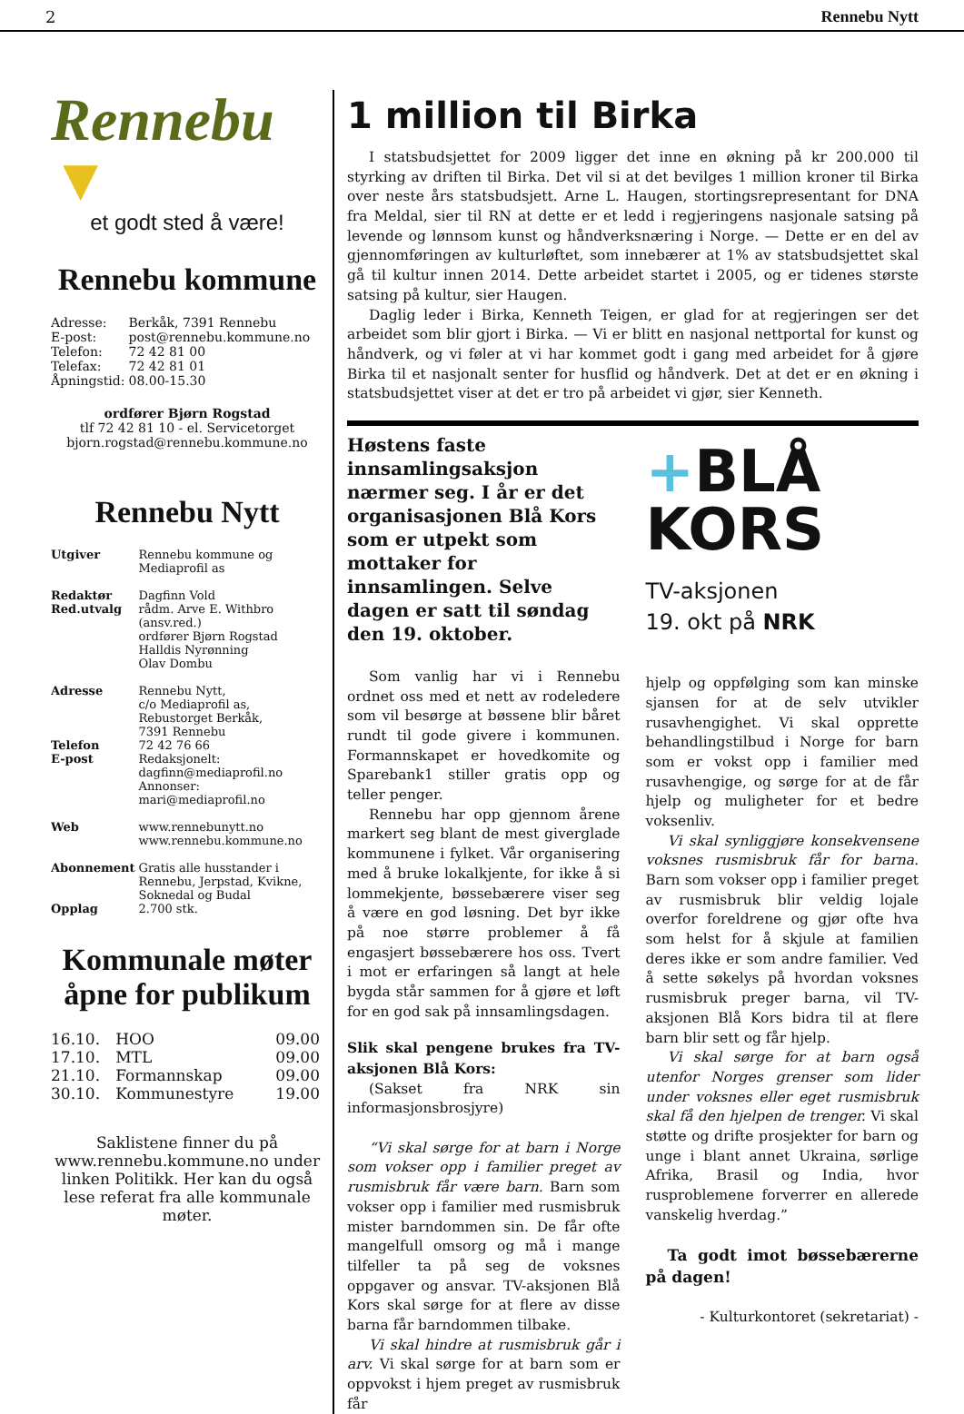2 Rennebu Nytt
Rennebu ▼
et godt sted å være!
Rennebu kommune
| Adresse: | Berkåk, 7391 Rennebu |
| E-post: | post@rennebu.kommune.no |
| Telefon: | 72 42 81 00 |
| Telefax: | 72 42 81 01 |
| Åpningstid: | 08.00-15.30 |
ordfører Bjørn Rogstad
tlf 72 42 81 10 - el. Servicetorget
bjorn.rogstad@rennebu.kommune.no
Rennebu Nytt
| Utgiver | Rennebu kommune og Mediaprofil as |
| Redaktør | Dagfinn Vold |
| Red.utvalg | rådm. Arve E. Withbro (ansv.red.) ordfører Bjørn Rogstad Halldis Nyrønning Olav Dombu |
| Adresse | Rennebu Nytt, c/o Mediaprofil as, Rebustorget Berkåk, 7391 Rennebu |
| Telefon | 72 42 76 66 |
| E-post | Redaksjonelt: dagfinn@mediaprofil.no Annonser: mari@mediaprofil.no |
| Web | www.rennebunytt.no www.rennebu.kommune.no |
| Abonnement | Gratis alle husstander i Rennebu, Jerpstad, Kvikne, Soknedal og Budal |
| Opplag | 2.700 stk. |
Kommunale møter åpne for publikum
| 16.10. | HOO | 09.00 |
| 17.10. | MTL | 09.00 |
| 21.10. | Formannskap | 09.00 |
| 30.10. | Kommunestyre | 19.00 |
Saklistene finner du på www.rennebu.kommune.no under linken Politikk. Her kan du også lese referat fra alle kommunale møter.
1 million til Birka
I statsbudsjettet for 2009 ligger det inne en økning på kr 200.000 til styrking av driften til Birka. Det vil si at det bevilges 1 million kroner til Birka over neste års statsbudsjett. Arne L. Haugen, stortingsrepresentant for DNA fra Meldal, sier til RN at dette er et ledd i regjeringens nasjonale satsing på levende og lønnsom kunst og håndverksnæring i Norge. — Dette er en del av gjennomføringen av kulturløftet, som innebærer at 1% av statsbudsjettet skal gå til kultur innen 2014. Dette arbeidet startet i 2005, og er tidenes største satsing på kultur, sier Haugen.
Daglig leder i Birka, Kenneth Teigen, er glad for at regjeringen ser det arbeidet som blir gjort i Birka. — Vi er blitt en nasjonal nettportal for kunst og håndverk, og vi føler at vi har kommet godt i gang med arbeidet for å gjøre Birka til et nasjonalt senter for husflid og håndverk. Det at det er en økning i statsbudsjettet viser at det er tro på arbeidet vi gjør, sier Kenneth.
Høstens faste innsamlingsaksjon nærmer seg. I år er det organisasjonen Blå Kors som er utpekt som mottaker for innsamlingen. Selve dagen er satt til søndag den 19. oktober.
Som vanlig har vi i Rennebu ordnet oss med et nett av rodeledere som vil besørge at bøssene blir båret rundt til gode givere i kommunen. Formannskapet er hovedkomite og Sparebank1 stiller gratis opp og teller penger.
Rennebu har opp gjennom årene markert seg blant de mest giverglade kommunene i fylket. Vår organisering med å bruke lokalkjente, for ikke å si lommekjente, bøssebærere viser seg å være en god løsning. Det byr ikke på noe større problemer å få engasjert bøssebærere hos oss. Tvert i mot er erfaringen så langt at hele bygda står sammen for å gjøre et løft for en god sak på innsamlingsdagen.
Slik skal pengene brukes fra TV-aksjonen Blå Kors:
(Sakset fra NRK sin informasjonsbrosjyre)
“Vi skal sørge for at barn i Norge som vokser opp i familier preget av rusmisbruk får være barn. Barn som vokser opp i familier med rusmisbruk mister barndommen sin. De får ofte mangelfull omsorg og må i mange tilfeller ta på seg de voksnes oppgaver og ansvar. TV-aksjonen Blå Kors skal sørge for at flere av disse barna får barndommen tilbake.
Vi skal hindre at rusmisbruk går i arv. Vi skal sørge for at barn som er oppvokst i hjem preget av rusmisbruk får
+BLÅ
KORS
TV-aksjonen
19. okt på NRK
hjelp og oppfølging som kan minske sjansen for at de selv utvikler rusavhengighet. Vi skal opprette behandlingstilbud i Norge for barn som er vokst opp i familier med rusavhengige, og sørge for at de får hjelp og muligheter for et bedre voksenliv.
Vi skal synliggjøre konsekvensene voksnes rusmisbruk får for barna. Barn som vokser opp i familier preget av rusmisbruk blir veldig lojale overfor foreldrene og gjør ofte hva som helst for å skjule at familien deres ikke er som andre familier. Ved å sette søkelys på hvordan voksnes rusmisbruk preger barna, vil TV-aksjonen Blå Kors bidra til at flere barn blir sett og får hjelp.
Vi skal sørge for at barn også utenfor Norges grenser som lider under voksnes eller eget rusmisbruk skal få den hjelpen de trenger. Vi skal støtte og drifte prosjekter for barn og unge i blant annet Ukraina, sørlige Afrika, Brasil og India, hvor rusproblemene forverrer en allerede vanskelig hverdag.”
Ta godt imot bøssebærerne på dagen!
- Kulturkontoret (sekretariat) -